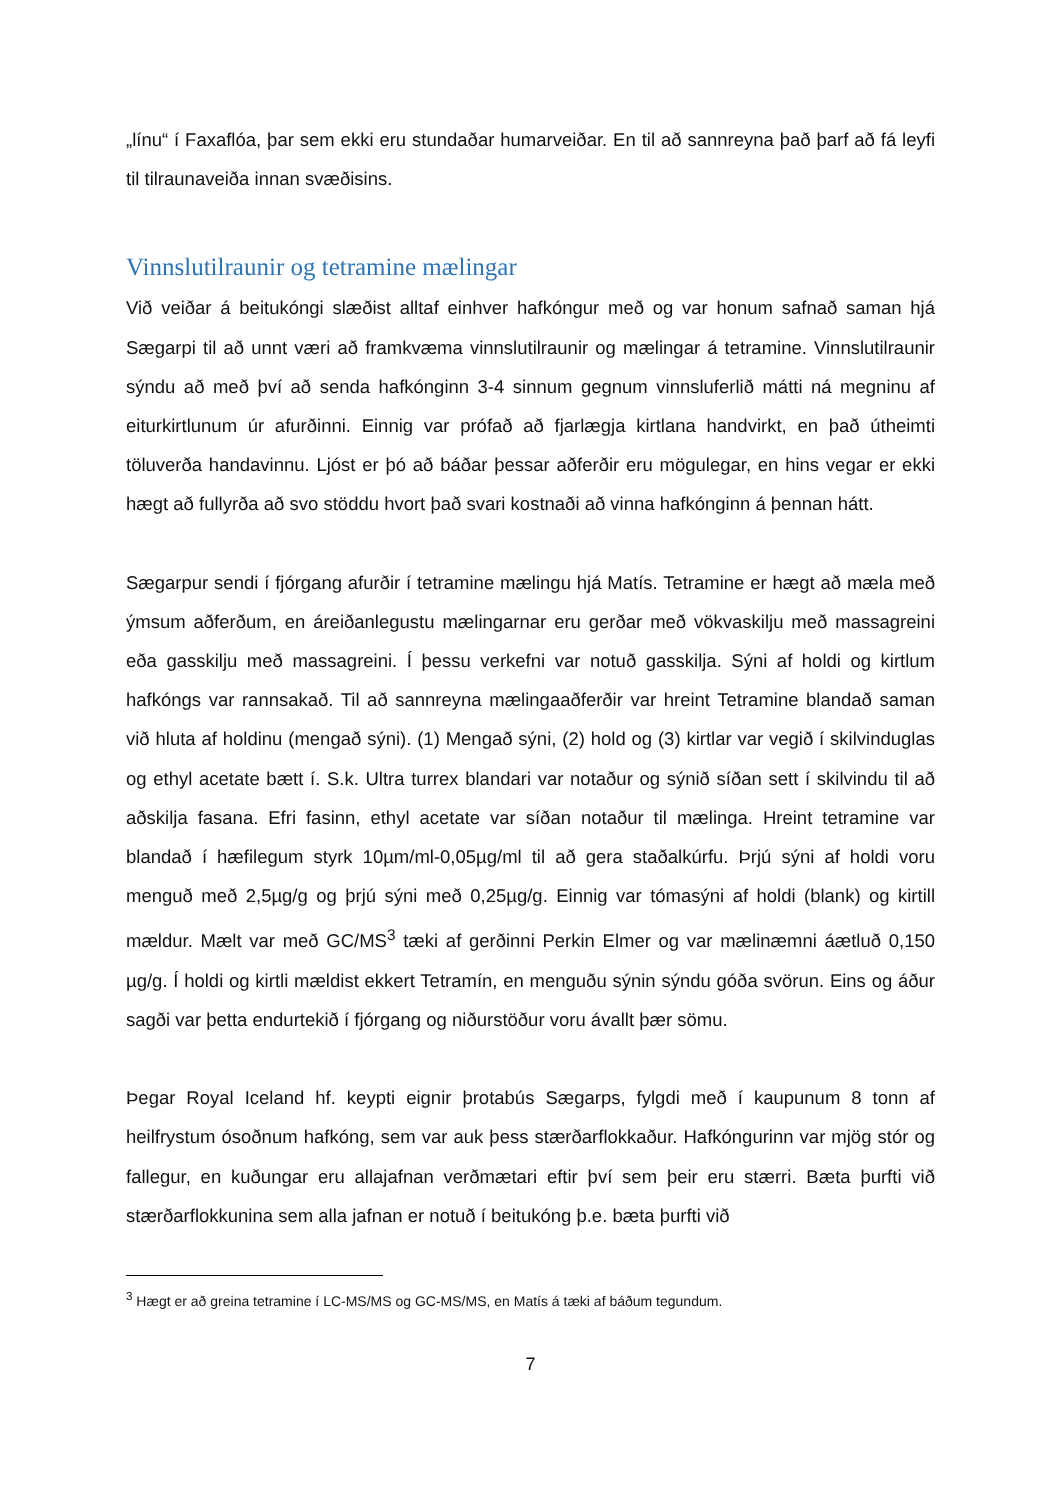„línu“ í Faxaflóa, þar sem ekki eru stundaðar humarveiðar. En til að sannreyna það þarf að fá leyfi til tilraunaveiða innan svæðisins.
Vinnslutilraunir og tetramine mælingar
Við veiðar á beitukóngi slæðist alltaf einhver hafkóngur með og var honum safnað saman hjá Sægarpi til að unnt væri að framkvæma vinnslutilraunir og mælingar á tetramine. Vinnslutilraunir sýndu að með því að senda hafkónginn 3-4 sinnum gegnum vinnsluferlið mátti ná megninu af eiturkirtlunum úr afurðinni. Einnig var prófað að fjarlægja kirtlana handvirkt, en það útheimti töluverða handavinnu. Ljóst er þó að báðar þessar aðferðir eru mögulegar, en hins vegar er ekki hægt að fullyrða að svo stöddu hvort það svari kostnaði að vinna hafkónginn á þennan hátt.
Sægarpur sendi í fjórgang afurðir í tetramine mælingu hjá Matís. Tetramine er hægt að mæla með ýmsum aðferðum, en áreiðanlegustu mælingarnar eru gerðar með vökvaskilju með massagreini eða gasskilju með massagreini. Í þessu verkefni var notuð gasskilja. Sýni af holdi og kirtlum hafkóngs var rannsakað. Til að sannreyna mælingaaðferðir var hreint Tetramine blandað saman við hluta af holdinu (mengað sýni). (1) Mengað sýni, (2) hold og (3) kirtlar var vegið í skilvinduglas og ethyl acetate bætt í. S.k. Ultra turrex blandari var notaður og sýnið síðan sett í skilvindu til að aðskilja fasana. Efri fasinn, ethyl acetate var síðan notaður til mælinga. Hreint tetramine var blandað í hæfilegum styrk 10µm/ml-0,05µg/ml til að gera staðalkúrfu. Þrjú sýni af holdi voru menguð með 2,5µg/g og þrjú sýni með 0,25µg/g. Einnig var tómasýni af holdi (blank) og kirtill mældur. Mælt var með GC/MS<sup>3</sup> tæki af gerðinni Perkin Elmer og var mælinæmni áætluð 0,150 µg/g. Í holdi og kirtli mældist ekkert Tetramín, en menguðu sýnin sýndu góða svörun. Eins og áður sagði var þetta endurtekið í fjórgang og niðurstöður voru ávallt þær sömu.
Þegar Royal Iceland hf. keypti eignir þrotabús Sægarps, fylgdi með í kaupunum 8 tonn af heilfrystum ósoðnum hafkóng, sem var auk þess stærðarflokkaður. Hafkóngurinn var mjög stór og fallegur, en kuðungar eru allajafnan verðmætari eftir því sem þeir eru stærri. Bæta þurfti við stærðarflokkunina sem alla jafnan er notuð í beitukóng þ.e. bæta þurfti við
<sup>3</sup> Hægt er að greina tetramine í LC-MS/MS og GC-MS/MS, en Matís á tæki af báðum tegundum.
7